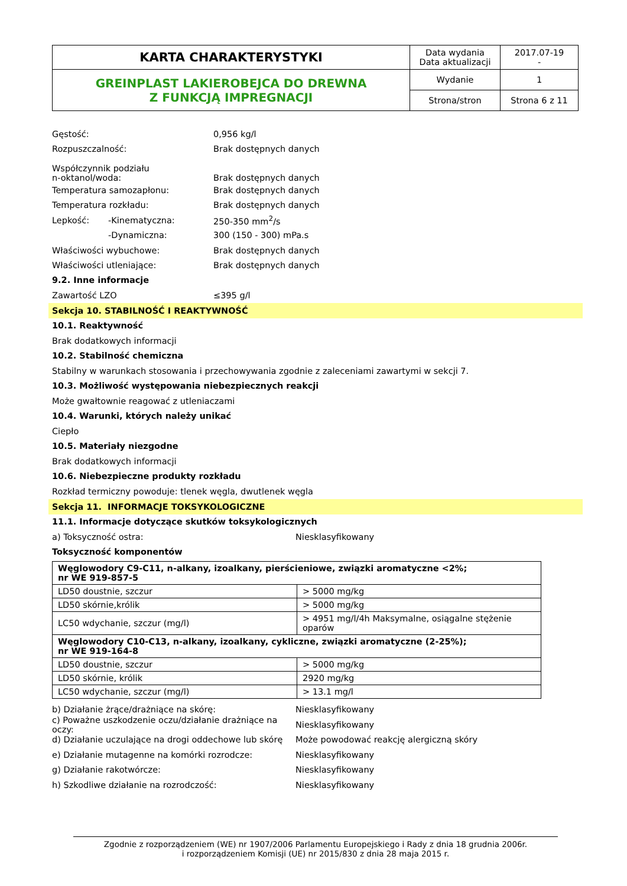| KARTA CHARAKTERYSTYKI | Data wydania Data aktualizacji | 2017.07-19 - |
| GREINPLAST LAKIEROBEJCA DO DREWNA Z FUNKCJĄ IMPREGNACJI | Wydanie | 1 |
| | Strona/stron | Strona 6 z 11 |
Gęstość: 0,956 kg/l
Rozpuszczalność: Brak dostępnych danych
Współczynnik podziału
n-oktanol/woda: Brak dostępnych danych
Temperatura samozapłonu: Brak dostępnych danych
Temperatura rozkładu: Brak dostępnych danych
Lepkość: -Kinematyczna: 250-350 mm<sup>2</sup>/s
-Dynamiczna: 300 (150 - 300) mPa.s
Właściwości wybuchowe: Brak dostępnych danych
Właściwości utleniające: Brak dostępnych danych
9.2. Inne informacje
Zawartość LZO ≤395 g/l
Sekcja 10. STABILNOŚĆ I REAKTYWNOŚĆ
10.1. Reaktywność
Brak dodatkowych informacji
10.2. Stabilność chemiczna
Stabilny w warunkach stosowania i przechowywania zgodnie z zaleceniami zawartymi w sekcji 7.
10.3. Możliwość występowania niebezpiecznych reakcji
Może gwałtownie reagować z utleniaczami
10.4. Warunki, których należy unikać
Ciepło
10.5. Materiały niezgodne
Brak dodatkowych informacji
10.6. Niebezpieczne produkty rozkładu
Rozkład termiczny powoduje: tlenek węgla, dwutlenek węgla
Sekcja 11. INFORMACJE TOKSYKOLOGICZNE
11.1. Informacje dotyczące skutków toksykologicznych
a) Toksyczność ostra: Niesklasyfikowany
Toksyczność komponentów
| Węglowodory C9-C11, n-alkany, izoalkany, pierścieniowe, związki aromatyczne <2%; nr WE 919-857-5 | |
| --- | --- |
| LD50 doustnie, szczur | > 5000 mg/kg |
| LD50 skórnie,królik | > 5000 mg/kg |
| LC50 wdychanie, szczur (mg/l) | > 4951 mg/l/4h Maksymalne, osiągalne stężenie oparów |
| Węglowodory C10-C13, n-alkany, izoalkany, cykliczne, związki aromatyczne (2-25%); nr WE 919-164-8 | |
| LD50 doustnie, szczur | > 5000 mg/kg |
| LD50 skórnie, królik | 2920 mg/kg |
| LC50 wdychanie, szczur (mg/l) | > 13.1 mg/l |
b) Działanie żrące/drażniące na skórę: Niesklasyfikowany
c) Poważne uszkodzenie oczu/działanie drażniące na oczy: Niesklasyfikowany
d) Działanie uczulające na drogi oddechowe lub skórę Może powodować reakcję alergiczną skóry
e) Działanie mutagenne na komórki rozrodcze: Niesklasyfikowany
g) Działanie rakotwórcze: Niesklasyfikowany
h) Szkodliwe działanie na rozrodczość: Niesklasyfikowany
Zgodnie z rozporządzeniem (WE) nr 1907/2006 Parlamentu Europejskiego i Rady z dnia 18 grudnia 2006r.
i rozporządzeniem Komisji (UE) nr 2015/830 z dnia 28 maja 2015 r.